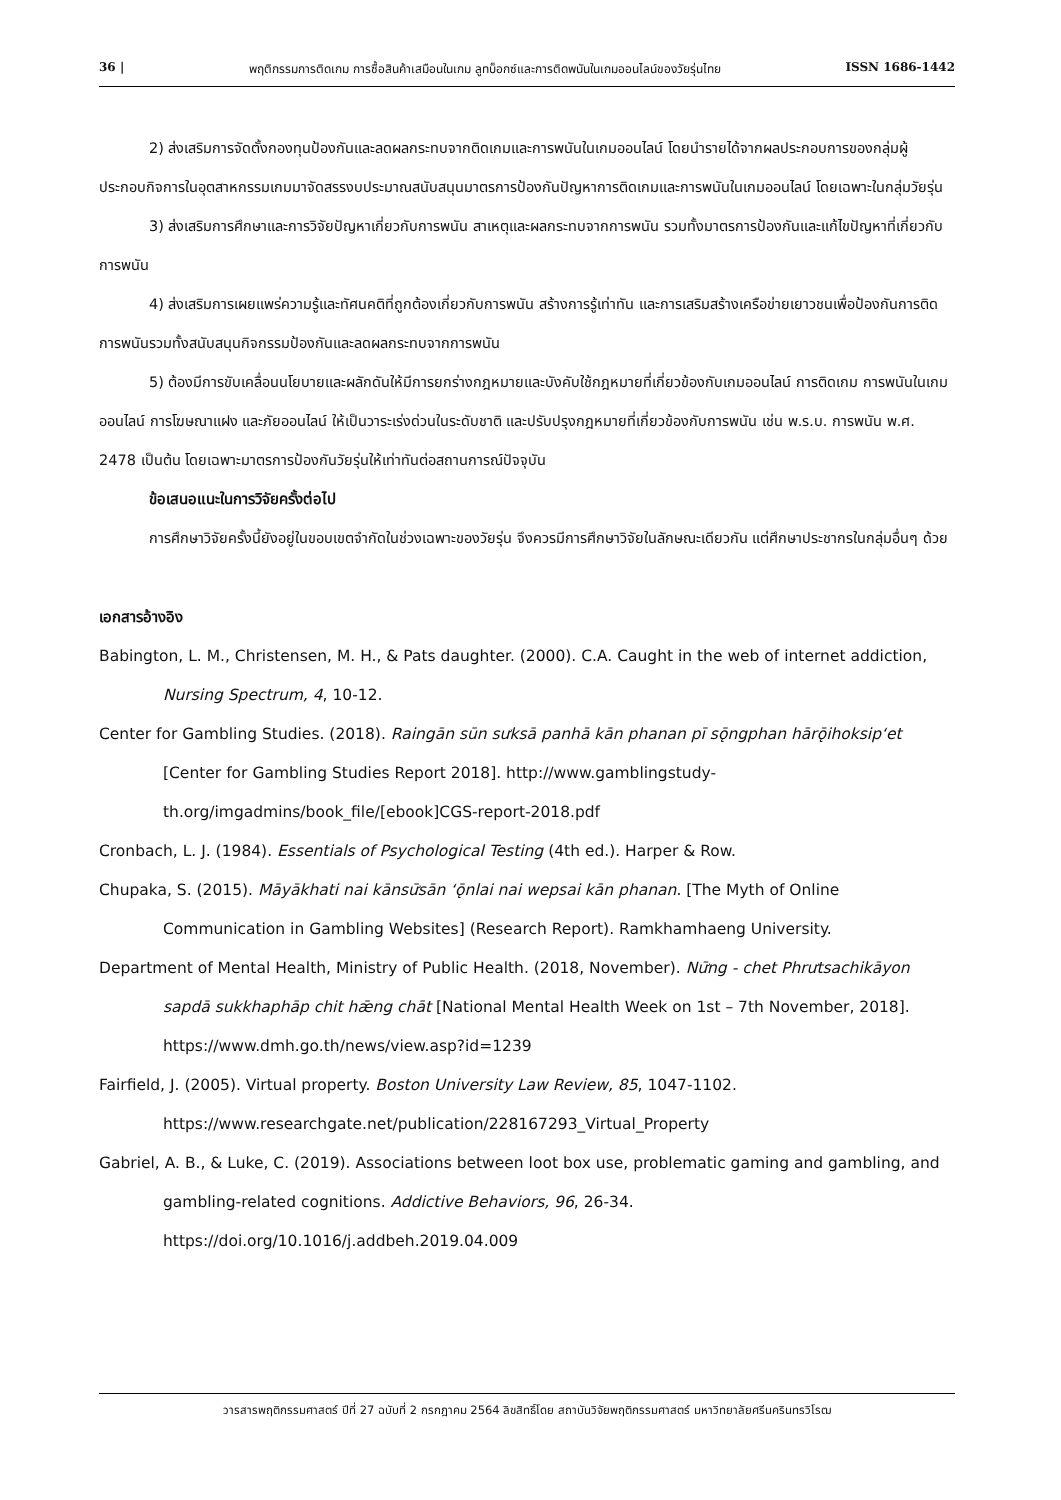36 | พฤติกรรมการติดเกม การซื้อสินค้าเสมือนในเกม ลูทบ็อกซ์และการติดพนันในเกมออนไลน์ของวัยรุ่นไทย ISSN 1686-1442
2) ส่งเสริมการจัดตั้งกองทุนป้องกันและลดผลกระทบจากติดเกมและการพนันในเกมออนไลน์ โดยนำรายได้จากผลประกอบการของกลุ่มผู้ประกอบกิจการในอุตสาหกรรมเกมมาจัดสรรงบประมาณสนับสนุนมาตรการป้องกันปัญหาการติดเกมและการพนันในเกมออนไลน์ โดยเฉพาะในกลุ่มวัยรุ่น
3) ส่งเสริมการศึกษาและการวิจัยปัญหาเกี่ยวกับการพนัน สาเหตุและผลกระทบจากการพนัน รวมทั้งมาตรการป้องกันและแก้ไขปัญหาที่เกี่ยวกับการพนัน
4) ส่งเสริมการเผยแพร่ความรู้และทัศนคติที่ถูกต้องเกี่ยวกับการพนัน สร้างการรู้เท่าทัน และการเสริมสร้างเครือข่ายเยาวชนเพื่อป้องกันการติดการพนันรวมทั้งสนับสนุนกิจกรรมป้องกันและลดผลกระทบจากการพนัน
5) ต้องมีการขับเคลื่อนนโยบายและผลักดันให้มีการยกร่างกฎหมายและบังคับใช้กฎหมายที่เกี่ยวข้องกับเกมออนไลน์ การติดเกม การพนันในเกมออนไลน์ การโฆษณาแฝง และภัยออนไลน์ ให้เป็นวาระเร่งด่วนในระดับชาติ และปรับปรุงกฎหมายที่เกี่ยวข้องกับการพนัน เช่น พ.ร.บ. การพนัน พ.ศ. 2478 เป็นต้น โดยเฉพาะมาตรการป้องกันวัยรุ่นให้เท่าทันต่อสถานการณ์ปัจจุบัน
ข้อเสนอแนะในการวิจัยครั้งต่อไป
การศึกษาวิจัยครั้งนี้ยังอยู่ในขอบเขตจำกัดในช่วงเฉพาะของวัยรุ่น จึงควรมีการศึกษาวิจัยในลักษณะเดียวกัน แต่ศึกษาประชากรในกลุ่มอื่นๆ ด้วย
เอกสารอ้างอิง
Babington, L. M., Christensen, M. H., & Pats daughter. (2000). C.A. Caught in the web of internet addiction, Nursing Spectrum, 4, 10-12.
Center for Gambling Studies. (2018). Raingān sūn sưksā panhā kān phanan pī sǭngphan hārǭihoksip‘et [Center for Gambling Studies Report 2018]. http://www.gamblingstudy-th.org/imgadmins/book_file/[ebook]CGS-report-2018.pdf
Cronbach, L. J. (1984). Essentials of Psychological Testing (4th ed.). Harper & Row.
Chupaka, S. (2015). Māyākhati nai kānsư̄sān ‘ǭnlai nai wepsai kān phanan. [The Myth of Online Communication in Gambling Websites] (Research Report). Ramkhamhaeng University.
Department of Mental Health, Ministry of Public Health. (2018, November). Nư̄ng - chet Phrưtsachikāyon sapdā sukkhaphāp chit hǣng chāt [National Mental Health Week on 1st – 7th November, 2018]. https://www.dmh.go.th/news/view.asp?id=1239
Fairfield, J. (2005). Virtual property. Boston University Law Review, 85, 1047-1102. https://www.researchgate.net/publication/228167293_Virtual_Property
Gabriel, A. B., & Luke, C. (2019). Associations between loot box use, problematic gaming and gambling, and gambling-related cognitions. Addictive Behaviors, 96, 26-34. https://doi.org/10.1016/j.addbeh.2019.04.009
วารสารพฤติกรรมศาสตร์ ปีที่ 27 ฉบับที่ 2 กรกฎาคม 2564 ลิขสิทธิ์โดย สถาบันวิจัยพฤติกรรมศาสตร์ มหาวิทยาลัยศรีนครินทรวิโรฒ